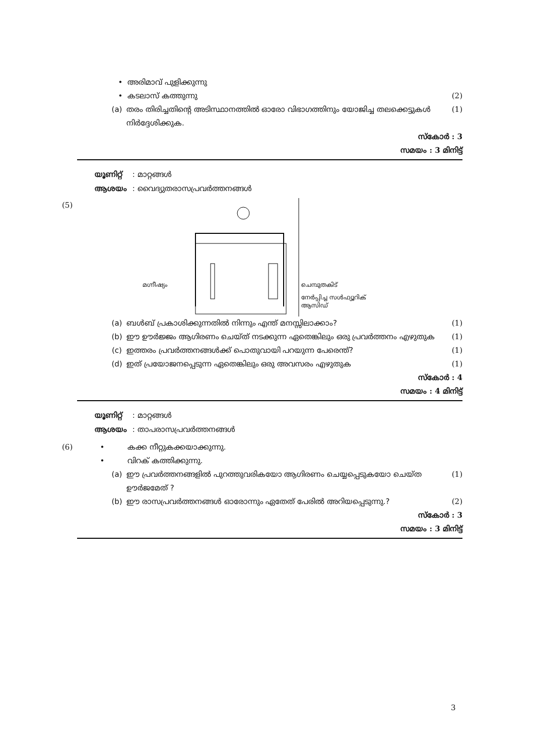• അരിമാവ് പുളിക്കുന്നു
• കടലാസ് കത്തുന്നു (2)
(a) തരം തിരിച്ചതിന്റെ അടിസ്ഥാനത്തിൽ ഓരോ വിഭാഗത്തിനും യോജിച്ച തലക്കെട്ടുകൾ നിർദ്ദേശിക്കുക. (1)
സ്കോർ : 3
സമയം : 3 മിനിട്ട്
യൂണിറ്റ് : മാറ്റങ്ങൾ
ആശയം : വൈദ്യുതരാസപ്രവർത്തനങ്ങൾ
(5)
മഗ്നീഷ്യം ചെമ്പുതകിട്
നേർപ്പിച്ച സൾഫ്യൂറിക്
ആസിഡ്
(a) ബൾബ് പ്രകാശിക്കുന്നതിൽ നിന്നും എന്ത് മനസ്സിലാക്കാം? (1)
(b) ഈ ഊർജ്ജം ആഗിരണം ചെയ്ത് നടക്കുന്ന ഏതെങ്കിലും ഒരു പ്രവർത്തനം എഴുതുക (1)
(c) ഇത്തരം പ്രവർത്തനങ്ങൾക്ക് പൊതുവായി പറയുന്ന പേരെന്ത്? (1)
(d) ഇത് പ്രയോജനപ്പെടുന്ന ഏതെങ്കിലും ഒരു അവസരം എഴുതുക (1)
സ്കോർ : 4
സമയം : 4 മിനിട്ട്
യൂണിറ്റ് : മാറ്റങ്ങൾ
ആശയം : താപരാസപ്രവർത്തനങ്ങൾ
(6) • കക്ക നീറ്റുകക്കയാക്കുന്നു.
• വിറക് കത്തിക്കുന്നു.
(a) ഈ പ്രവർത്തനങ്ങളിൽ പുറത്തുവരികയോ ആഗിരണം ചെയ്യപ്പെടുകയോ ചെയ്ത ഊർജമേത് ? (1)
(b) ഈ രാസപ്രവർത്തനങ്ങൾ ഓരോന്നും ഏതേത് പേരിൽ അറിയപ്പെടുന്നു.? (2)
സ്കോർ : 3
സമയം : 3 മിനിട്ട്
3